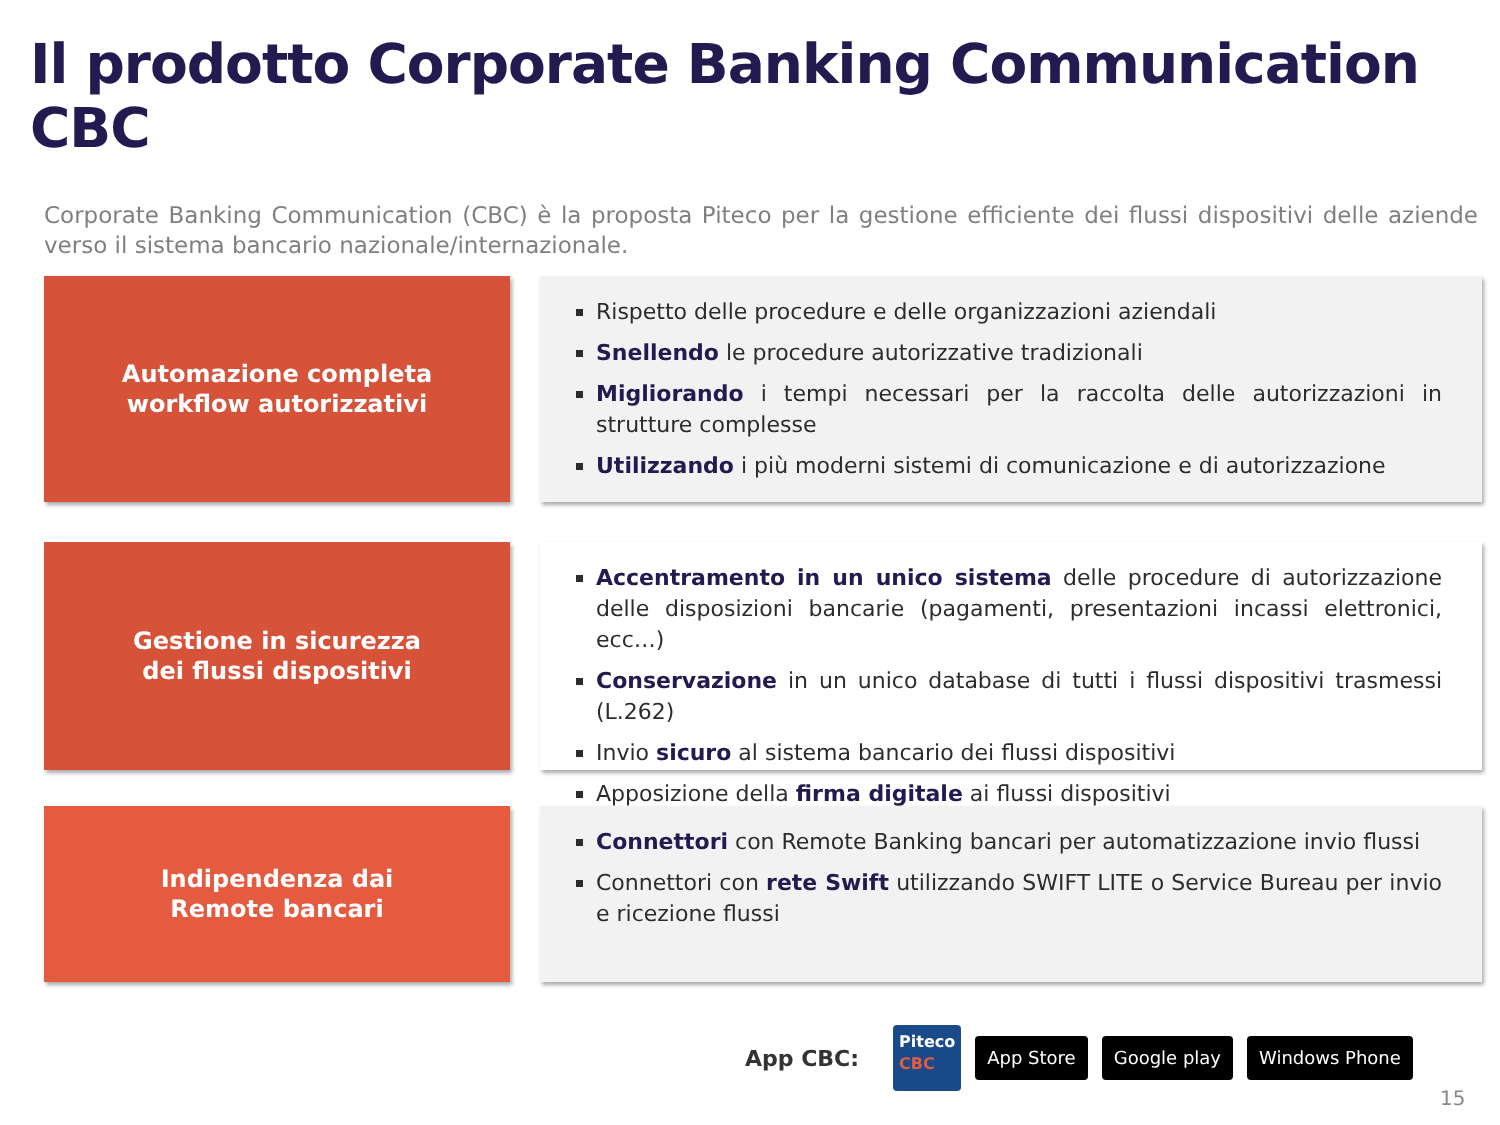Il prodotto Corporate Banking Communication CBC
Corporate Banking Communication (CBC) è la proposta Piteco per la gestione efficiente dei flussi dispositivi delle aziende verso il sistema bancario nazionale/internazionale.
Automazione completa
workflow autorizzativi
Rispetto delle procedure e delle organizzazioni aziendali
Snellendo le procedure autorizzative tradizionali
Migliorando i tempi necessari per la raccolta delle autorizzazioni in strutture complesse
Utilizzando i più moderni sistemi di comunicazione e di autorizzazione
Gestione in sicurezza
dei flussi dispositivi
Accentramento in un unico sistema delle procedure di autorizzazione delle disposizioni bancarie (pagamenti, presentazioni incassi elettronici, ecc…)
Conservazione in un unico database di tutti i flussi dispositivi trasmessi (L.262)
Invio sicuro al sistema bancario dei flussi dispositivi
Apposizione della firma digitale ai flussi dispositivi
Indipendenza dai
Remote bancari
Connettori con Remote Banking bancari per automatizzazione invio flussi
Connettori con rete Swift utilizzando SWIFT LITE o Service Bureau per invio e ricezione flussi
App CBC: Piteco
CBC App Store Google play Windows Phone
15